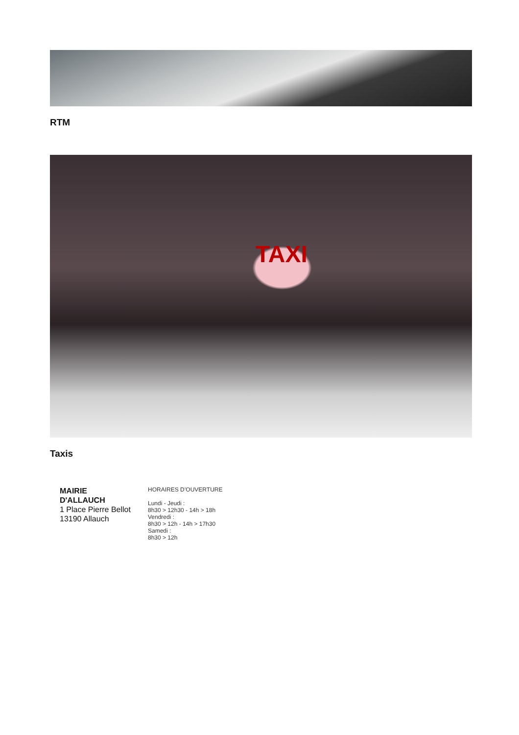RTM
TAXI
Taxis
MAIRIE
D'ALLAUCH
1 Place Pierre Bellot
13190 Allauch
HORAIRES D’OUVERTURE
Lundi - Jeudi :
8h30 > 12h30 - 14h > 18h
Vendredi :
8h30 > 12h - 14h > 17h30
Samedi :
8h30 > 12h